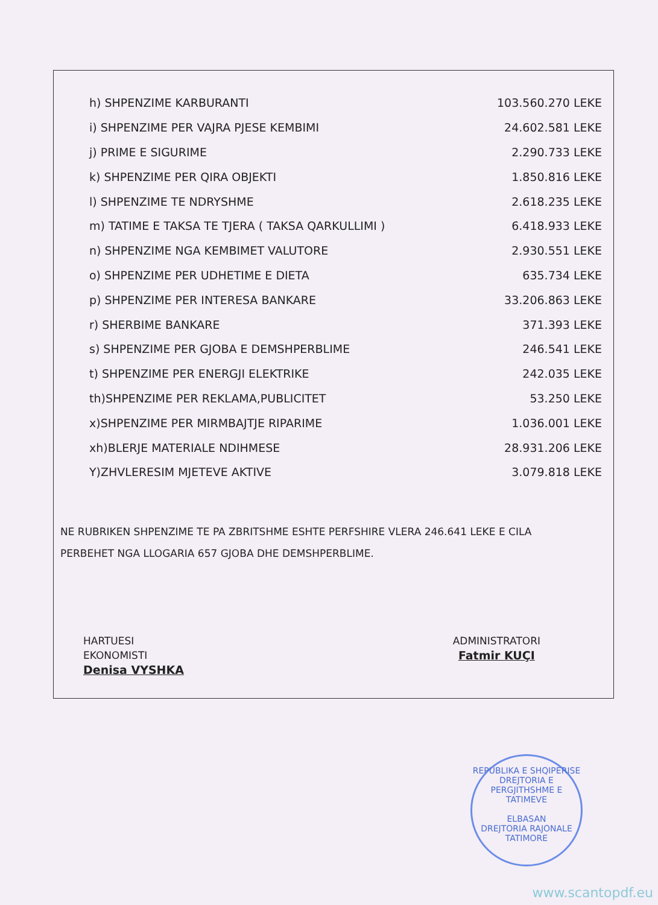| h) SHPENZIME KARBURANTI | 103.560.270 LEKE |
| i) SHPENZIME PER VAJRA PJESE KEMBIMI | 24.602.581 LEKE |
| j) PRIME E SIGURIME | 2.290.733 LEKE |
| k) SHPENZIME PER QIRA OBJEKTI | 1.850.816 LEKE |
| l) SHPENZIME TE NDRYSHME | 2.618.235 LEKE |
| m) TATIME E TAKSA TE TJERA ( TAKSA QARKULLIMI ) | 6.418.933 LEKE |
| n) SHPENZIME NGA KEMBIMET VALUTORE | 2.930.551 LEKE |
| o) SHPENZIME PER UDHETIME E DIETA | 635.734 LEKE |
| p) SHPENZIME PER INTERESA BANKARE | 33.206.863 LEKE |
| r) SHERBIME BANKARE | 371.393 LEKE |
| s) SHPENZIME PER GJOBA E DEMSHPERBLIME | 246.541 LEKE |
| t) SHPENZIME PER ENERGJI ELEKTRIKE | 242.035 LEKE |
| th)SHPENZIME PER REKLAMA,PUBLICITET | 53.250 LEKE |
| x)SHPENZIME PER MIRMBAJTJE RIPARIME | 1.036.001 LEKE |
| xh)BLERJE MATERIALE NDIHMESE | 28.931.206 LEKE |
| Y)ZHVLERESIM MJETEVE AKTIVE | 3.079.818 LEKE |
NE RUBRIKEN SHPENZIME TE PA ZBRITSHME ESHTE PERFSHIRE VLERA 246.641 LEKE E CILA
PERBEHET NGA LLOGARIA 657 GJOBA DHE DEMSHPERBLIME.
HARTUESI
EKONOMISTI
Denisa VYSHKA
ADMINISTRATORI
Fatmir KUÇI
REPUBLIKA E SHQIPERISE
DREJTORIA E PERGJITHSHME E TATIMEVE
ELBASAN
DREJTORIA RAJONALE TATIMORE
www.scantopdf.eu